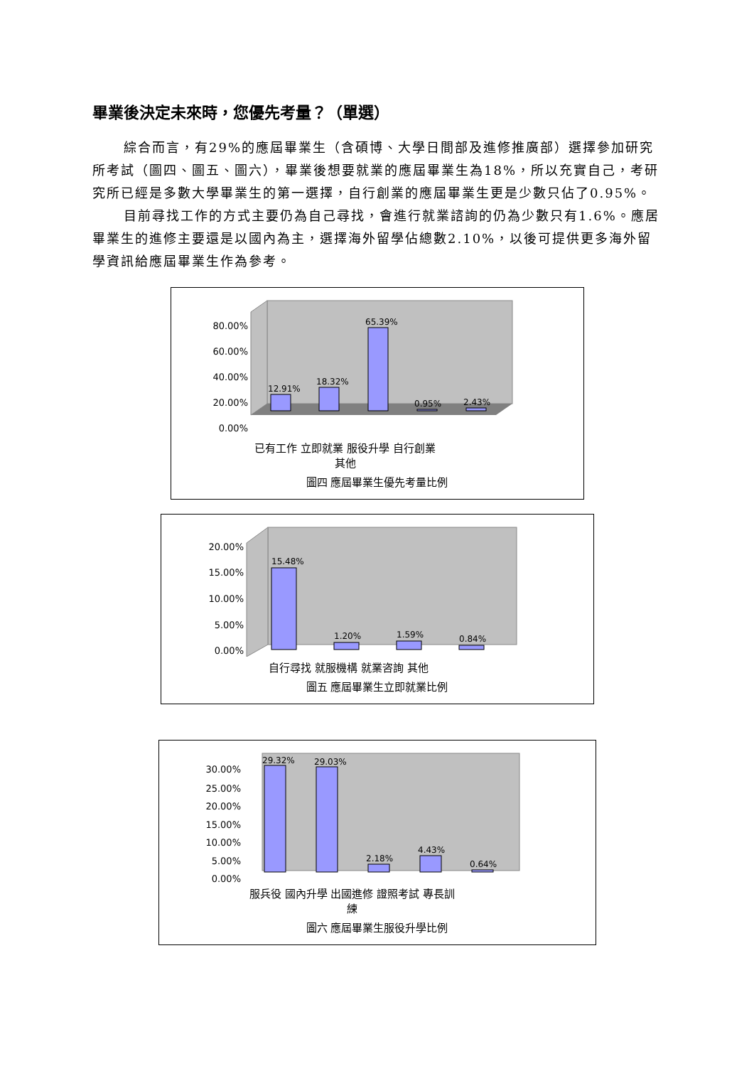畢業後決定未來時，您優先考量？（單選）
綜合而言，有29%的應屆畢業生（含碩博、大學日間部及進修推廣部）選擇參加研究所考試（圖四、圖五、圖六），畢業後想要就業的應屆畢業生為18%，所以充實自己，考研究所已經是多數大學畢業生的第一選擇，自行創業的應屆畢業生更是少數只佔了0.95%。
目前尋找工作的方式主要仍為自己尋找，會進行就業諮詢的仍為少數只有1.6%。應居畢業生的進修主要還是以國內為主，選擇海外留學佔總數2.10%，以後可提供更多海外留學資訊給應屆畢業生作為參考。
80.00%
60.00%
40.00%
20.00%
0.00%
12.91%
18.32%
65.39%
0.95%
2.43%
已有工作 立即就業 服役升學 自行創業 其他
圖四 應屆畢業生優先考量比例
20.00%
15.00%
10.00%
5.00%
0.00%
15.48%
1.20%
1.59%
0.84%
自行尋找 就服機構 就業咨詢 其他
圖五 應屆畢業生立即就業比例
30.00%
25.00%
20.00%
15.00%
10.00%
5.00%
0.00%
29.32%
29.03%
2.18%
4.43%
0.64%
服兵役 國內升學 出國進修 證照考試 專長訓練
圖六 應屆畢業生服役升學比例